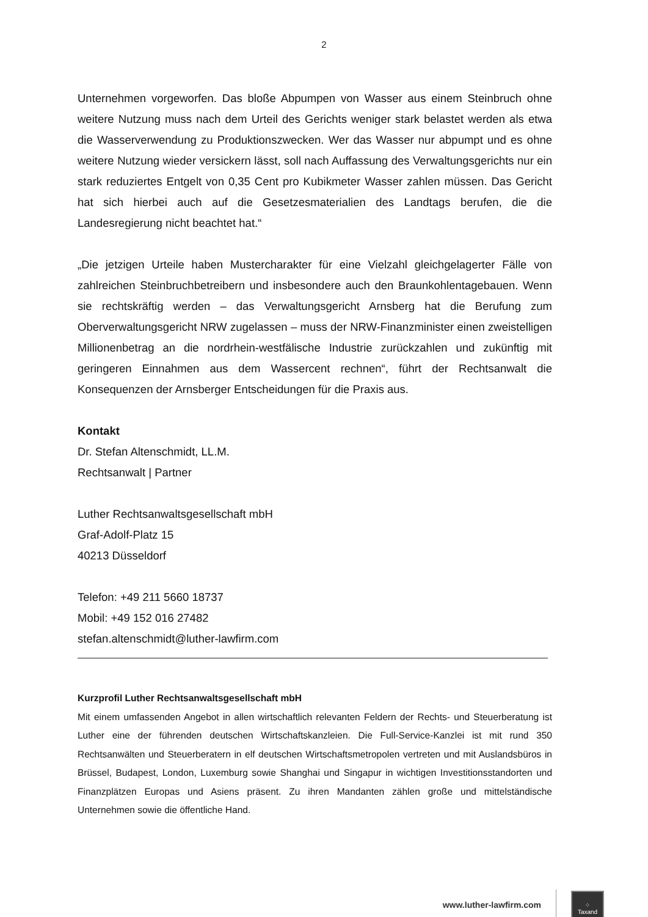2
Unternehmen vorgeworfen. Das bloße Abpumpen von Wasser aus einem Steinbruch ohne weitere Nutzung muss nach dem Urteil des Gerichts weniger stark belastet werden als etwa die Wasserverwendung zu Produktionszwecken. Wer das Wasser nur abpumpt und es ohne weitere Nutzung wieder versickern lässt, soll nach Auffassung des Verwaltungsgerichts nur ein stark reduziertes Entgelt von 0,35 Cent pro Kubikmeter Wasser zahlen müssen. Das Gericht hat sich hierbei auch auf die Gesetzesmaterialien des Landtags berufen, die die Landesregierung nicht beachtet hat.“
„Die jetzigen Urteile haben Mustercharakter für eine Vielzahl gleichgelagerter Fälle von zahlreichen Steinbruchbetreibern und insbesondere auch den Braunkohlentagebauen. Wenn sie rechtskräftig werden – das Verwaltungsgericht Arnsberg hat die Berufung zum Oberverwaltungsgericht NRW zugelassen – muss der NRW-Finanzminister einen zweistelligen Millionenbetrag an die nordrhein-westfälische Industrie zurückzahlen und zukünftig mit geringeren Einnahmen aus dem Wassercent rechnen“, führt der Rechtsanwalt die Konsequenzen der Arnsberger Entscheidungen für die Praxis aus.
Kontakt
Dr. Stefan Altenschmidt, LL.M.
Rechtsanwalt | Partner
Luther Rechtsanwaltsgesellschaft mbH
Graf-Adolf-Platz 15
40213 Düsseldorf
Telefon: +49 211 5660 18737
Mobil: +49 152 016 27482
stefan.altenschmidt@luther-lawfirm.com
Kurzprofil Luther Rechtsanwaltsgesellschaft mbH
Mit einem umfassenden Angebot in allen wirtschaftlich relevanten Feldern der Rechts- und Steuerberatung ist Luther eine der führenden deutschen Wirtschaftskanzleien. Die Full-Service-Kanzlei ist mit rund 350 Rechtsanwälten und Steuerberatern in elf deutschen Wirtschaftsmetropolen vertreten und mit Auslandsbüros in Brüssel, Budapest, London, Luxemburg sowie Shanghai und Singapur in wichtigen Investitionsstandorten und Finanzplätzen Europas und Asiens präsent. Zu ihren Mandanten zählen große und mittelständische Unternehmen sowie die öffentliche Hand.
www.luther-lawfirm.com
⁘
Taxand